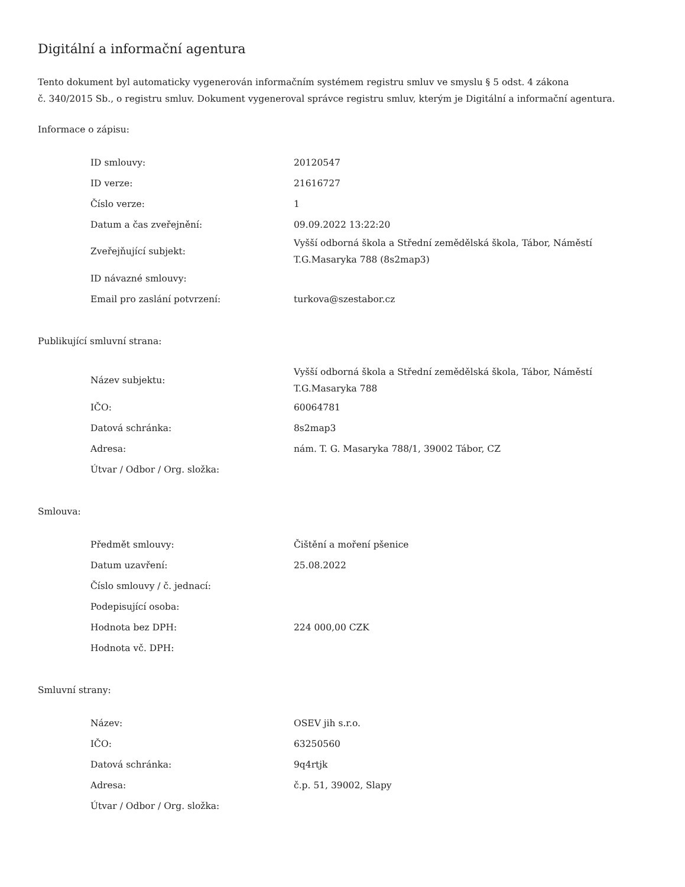Digitální a informační agentura
Tento dokument byl automaticky vygenerován informačním systémem registru smluv ve smyslu § 5 odst. 4 zákona
č. 340/2015 Sb., o registru smluv. Dokument vygeneroval správce registru smluv, kterým je Digitální a informační agentura.
Informace o zápisu:
| ID smlouvy: | 20120547 |
| ID verze: | 21616727 |
| Číslo verze: | 1 |
| Datum a čas zveřejnění: | 09.09.2022 13:22:20 |
| Zveřejňující subjekt: | Vyšší odborná škola a Střední zemědělská škola, Tábor, Náměstí T.G.Masaryka 788 (8s2map3) |
| ID návazné smlouvy: | |
| Email pro zaslání potvrzení: | turkova@szestabor.cz |
Publikující smluvní strana:
| Název subjektu: | Vyšší odborná škola a Střední zemědělská škola, Tábor, Náměstí T.G.Masaryka 788 |
| IČO: | 60064781 |
| Datová schránka: | 8s2map3 |
| Adresa: | nám. T. G. Masaryka 788/1, 39002 Tábor, CZ |
| Útvar / Odbor / Org. složka: | |
Smlouva:
| Předmět smlouvy: | Čištění a moření pšenice |
| Datum uzavření: | 25.08.2022 |
| Číslo smlouvy / č. jednací: | |
| Podepisující osoba: | |
| Hodnota bez DPH: | 224 000,00 CZK |
| Hodnota vč. DPH: | |
Smluvní strany:
| Název: | OSEV jih s.r.o. |
| IČO: | 63250560 |
| Datová schránka: | 9q4rtjk |
| Adresa: | č.p. 51, 39002, Slapy |
| Útvar / Odbor / Org. složka: | |